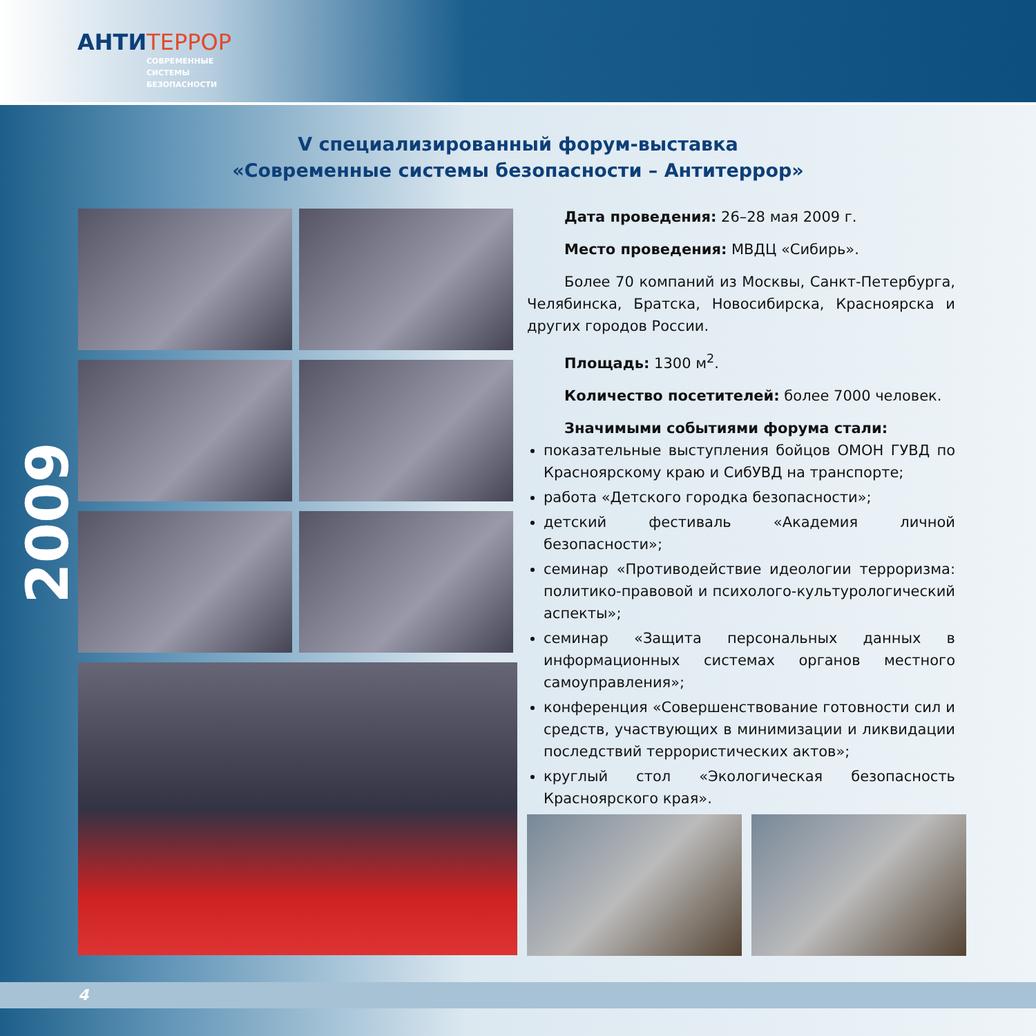АНТИТЕРРОР
СОВРЕМЕННЫЕ
СИСТЕМЫ
БЕЗОПАСНОСТИ
2009
V специализированный форум-выставка
«Современные системы безопасности – Антитеррор»
Дата проведения: 26–28 мая 2009 г.
Место проведения: МВДЦ «Сибирь».
Более 70 компаний из Москвы, Санкт-Петербурга, Челябинска, Братска, Новосибирска, Красноярска и других городов России.
Площадь: 1300 м<sup>2</sup>.
Количество посетителей: более 7000 человек.
Значимыми событиями форума стали:
показательные выступления бойцов ОМОН ГУВД по Красноярскому краю и СибУВД на транспорте;
работа «Детского городка безопасности»;
детский фестиваль «Академия личной безопасности»;
семинар «Противодействие идеологии терроризма: политико-правовой и психолого-культурологический аспекты»;
семинар «Защита персональных данных в информационных системах органов местного самоуправления»;
конференция «Совершенствование готовности сил и средств, участвующих в минимизации и ликвидации последствий террористических актов»;
круглый стол «Экологическая безопасность Красноярского края».
4